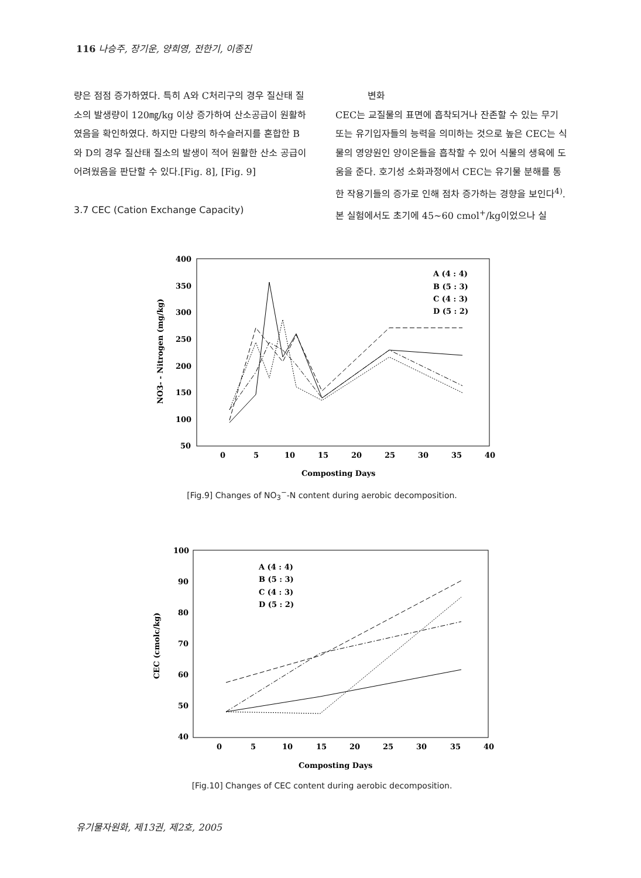116 나승주, 장기운, 양희영, 전한기, 이종진
량은 점점 증가하였다. 특히 A와 C처리구의 경우 질산태 질소의 발생량이 120㎎/kg 이상 증가하여 산소공급이 원활하였음을 확인하였다. 하지만 다량의 하수슬러지를 혼합한 B와 D의 경우 질산태 질소의 발생이 적어 원활한 산소 공급이 어려웠음을 판단할 수 있다.[Fig. 8], [Fig. 9]
3.7 CEC (Cation Exchange Capacity)
변화
CEC는 교질물의 표면에 흡착되거나 잔존할 수 있는 무기 또는 유기입자들의 능력을 의미하는 것으로 높은 CEC는 식물의 영양원인 양이온들을 흡착할 수 있어 식물의 생육에 도움을 준다. 호기성 소화과정에서 CEC는 유기물 분해를 통한 작용기들의 증가로 인해 점차 증가하는 경향을 보인다<sup>4)</sup>. 본 실험에서도 초기에 45∼60 cmol<sup>+</sup>/kg이었으나 실
400
350
300
250
200
150
100
50
0
5
10
15
20
25
30
35
40
Composting Days
NO3- - Nitrogen (mg/kg)
A (4 : 4)
B (5 : 3)
C (4 : 3)
D (5 : 2)
[Fig.9] Changes of NO<sub>3</sub><sup>−</sup>-N content during aerobic decomposition.
100
90
80
70
60
50
40
0
5
10
15
20
25
30
35
40
Composting Days
CEC (cmolc/kg)
A (4 : 4)
B (5 : 3)
C (4 : 3)
D (5 : 2)
[Fig.10] Changes of CEC content during aerobic decomposition.
유기물자원화, 제13권, 제2호, 2005